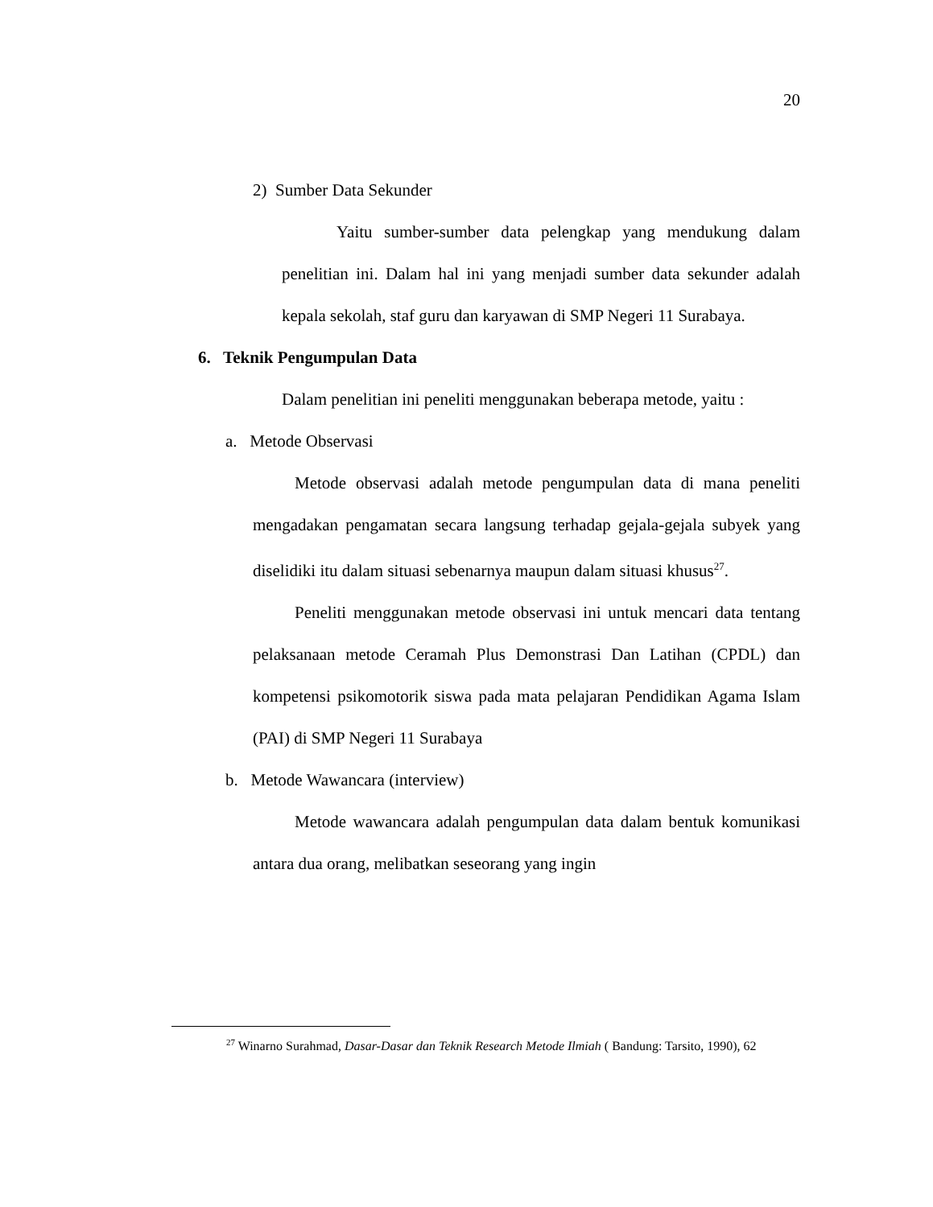20
2) Sumber Data Sekunder
Yaitu sumber-sumber data pelengkap yang mendukung dalam penelitian ini. Dalam hal ini yang menjadi sumber data sekunder adalah kepala sekolah, staf guru dan karyawan di SMP Negeri 11 Surabaya.
6. Teknik Pengumpulan Data
Dalam penelitian ini peneliti menggunakan beberapa metode, yaitu :
a. Metode Observasi
Metode observasi adalah metode pengumpulan data di mana peneliti mengadakan pengamatan secara langsung terhadap gejala-gejala subyek yang diselidiki itu dalam situasi sebenarnya maupun dalam situasi khusus<sup>27</sup>.
Peneliti menggunakan metode observasi ini untuk mencari data tentang pelaksanaan metode Ceramah Plus Demonstrasi Dan Latihan (CPDL) dan kompetensi psikomotorik siswa pada mata pelajaran Pendidikan Agama Islam (PAI) di SMP Negeri 11 Surabaya
b. Metode Wawancara (interview)
Metode wawancara adalah pengumpulan data dalam bentuk komunikasi antara dua orang, melibatkan seseorang yang ingin
<sup>27</sup> Winarno Surahmad, Dasar-Dasar dan Teknik Research Metode Ilmiah ( Bandung: Tarsito, 1990), 62